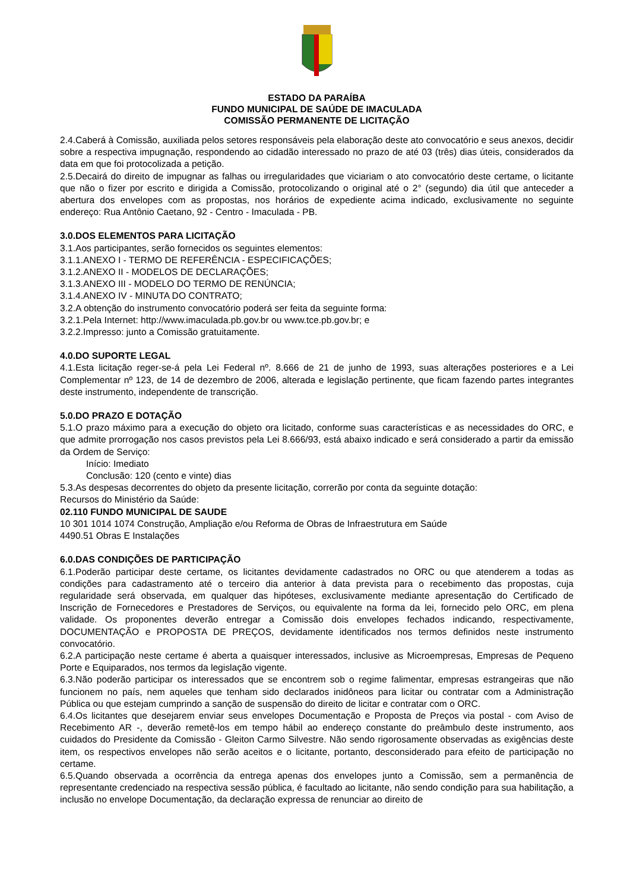ESTADO DA PARAÍBA
FUNDO MUNICIPAL DE SAÚDE DE IMACULADA
COMISSÃO PERMANENTE DE LICITAÇÃO
2.4.Caberá à Comissão, auxiliada pelos setores responsáveis pela elaboração deste ato convocatório e seus anexos, decidir sobre a respectiva impugnação, respondendo ao cidadão interessado no prazo de até 03 (três) dias úteis, considerados da data em que foi protocolizada a petição.
2.5.Decairá do direito de impugnar as falhas ou irregularidades que viciariam o ato convocatório deste certame, o licitante que não o fizer por escrito e dirigida a Comissão, protocolizando o original até o 2° (segundo) dia útil que anteceder a abertura dos envelopes com as propostas, nos horários de expediente acima indicado, exclusivamente no seguinte endereço: Rua Antônio Caetano, 92 - Centro - Imaculada - PB.
3.0.DOS ELEMENTOS PARA LICITAÇÃO
3.1.Aos participantes, serão fornecidos os seguintes elementos:
3.1.1.ANEXO I - TERMO DE REFERÊNCIA - ESPECIFICAÇÕES;
3.1.2.ANEXO II - MODELOS DE DECLARAÇÕES;
3.1.3.ANEXO III - MODELO DO TERMO DE RENÚNCIA;
3.1.4.ANEXO IV - MINUTA DO CONTRATO;
3.2.A obtenção do instrumento convocatório poderá ser feita da seguinte forma:
3.2.1.Pela Internet: http://www.imaculada.pb.gov.br ou www.tce.pb.gov.br; e
3.2.2.Impresso: junto a Comissão gratuitamente.
4.0.DO SUPORTE LEGAL
4.1.Esta licitação reger-se-á pela Lei Federal nº. 8.666 de 21 de junho de 1993, suas alterações posteriores e a Lei Complementar nº 123, de 14 de dezembro de 2006, alterada e legislação pertinente, que ficam fazendo partes integrantes deste instrumento, independente de transcrição.
5.0.DO PRAZO E DOTAÇÃO
5.1.O prazo máximo para a execução do objeto ora licitado, conforme suas características e as necessidades do ORC, e que admite prorrogação nos casos previstos pela Lei 8.666/93, está abaixo indicado e será considerado a partir da emissão da Ordem de Serviço:
Início: Imediato
Conclusão: 120 (cento e vinte) dias
5.3.As despesas decorrentes do objeto da presente licitação, correrão por conta da seguinte dotação:
Recursos do Ministério da Saúde:
02.110 FUNDO MUNICIPAL DE SAUDE
10 301 1014 1074 Construção, Ampliação e/ou Reforma de Obras de Infraestrutura em Saúde
4490.51 Obras E Instalações
6.0.DAS CONDIÇÕES DE PARTICIPAÇÃO
6.1.Poderão participar deste certame, os licitantes devidamente cadastrados no ORC ou que atenderem a todas as condições para cadastramento até o terceiro dia anterior à data prevista para o recebimento das propostas, cuja regularidade será observada, em qualquer das hipóteses, exclusivamente mediante apresentação do Certificado de Inscrição de Fornecedores e Prestadores de Serviços, ou equivalente na forma da lei, fornecido pelo ORC, em plena validade. Os proponentes deverão entregar a Comissão dois envelopes fechados indicando, respectivamente, DOCUMENTAÇÃO e PROPOSTA DE PREÇOS, devidamente identificados nos termos definidos neste instrumento convocatório.
6.2.A participação neste certame é aberta a quaisquer interessados, inclusive as Microempresas, Empresas de Pequeno Porte e Equiparados, nos termos da legislação vigente.
6.3.Não poderão participar os interessados que se encontrem sob o regime falimentar, empresas estrangeiras que não funcionem no país, nem aqueles que tenham sido declarados inidôneos para licitar ou contratar com a Administração Pública ou que estejam cumprindo a sanção de suspensão do direito de licitar e contratar com o ORC.
6.4.Os licitantes que desejarem enviar seus envelopes Documentação e Proposta de Preços via postal - com Aviso de Recebimento AR -, deverão remetê-los em tempo hábil ao endereço constante do preâmbulo deste instrumento, aos cuidados do Presidente da Comissão - Gleiton Carmo Silvestre. Não sendo rigorosamente observadas as exigências deste item, os respectivos envelopes não serão aceitos e o licitante, portanto, desconsiderado para efeito de participação no certame.
6.5.Quando observada a ocorrência da entrega apenas dos envelopes junto a Comissão, sem a permanência de representante credenciado na respectiva sessão pública, é facultado ao licitante, não sendo condição para sua habilitação, a inclusão no envelope Documentação, da declaração expressa de renunciar ao direito de